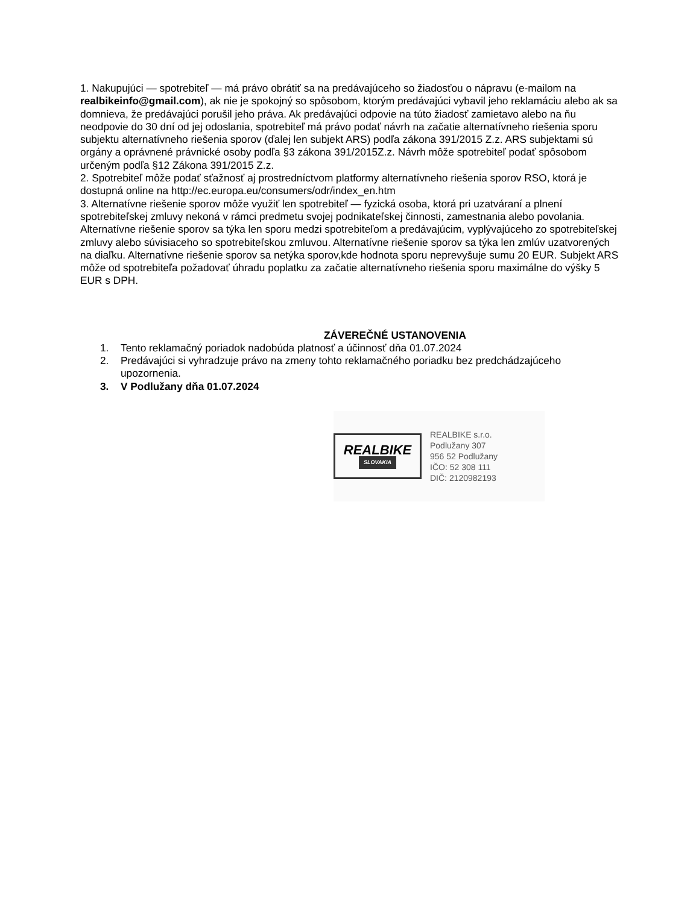1. Nakupujúci — spotrebiteľ — má právo obrátiť sa na predávajúceho so žiadosťou o nápravu (e-mailom na realbikeinfo@gmail.com), ak nie je spokojný so spôsobom, ktorým predávajúci vybavil jeho reklamáciu alebo ak sa domnieva, že predávajúci porušil jeho práva. Ak predávajúci odpovie na túto žiadosť zamietavo alebo na ňu neodpovie do 30 dní od jej odoslania, spotrebiteľ má právo podať návrh na začatie alternatívneho riešenia sporu subjektu alternatívneho riešenia sporov (ďalej len subjekt ARS) podľa zákona 391/2015 Z.z. ARS subjektami sú orgány a oprávnené právnické osoby podľa §3 zákona 391/2015Z.z. Návrh môže spotrebiteľ podať spôsobom určeným podľa §12 Zákona 391/2015 Z.z.
2. Spotrebiteľ môže podať sťažnosť aj prostredníctvom platformy alternatívneho riešenia sporov RSO, ktorá je dostupná online na http://ec.europa.eu/consumers/odr/index_en.htm
3. Alternatívne riešenie sporov môže využiť len spotrebiteľ — fyzická osoba, ktorá pri uzatváraní a plnení spotrebiteľskej zmluvy nekoná v rámci predmetu svojej podnikateľskej činnosti, zamestnania alebo povolania. Alternatívne riešenie sporov sa týka len sporu medzi spotrebiteľom a predávajúcim, vyplývajúceho zo spotrebiteľskej zmluvy alebo súvisiaceho so spotrebiteľskou zmluvou. Alternatívne riešenie sporov sa týka len zmlúv uzatvorených na diaľku. Alternatívne riešenie sporov sa netýka sporov,kde hodnota sporu neprevyšuje sumu 20 EUR. Subjekt ARS môže od spotrebiteľa požadovať úhradu poplatku za začatie alternatívneho riešenia sporu maximálne do výšky 5 EUR s DPH.
ZÁVEREČNÉ USTANOVENIA
1. Tento reklamačný poriadok nadobúda platnosť a účinnosť dňa 01.07.2024
2. Predávajúci si vyhradzuje právo na zmeny tohto reklamačného poriadku bez predchádzajúceho upozornenia.
3. V Podlužany dňa 01.07.2024
REALBIKE
SLOVAKIA
REALBIKE s.r.o.
Podlužany 307
956 52 Podlužany
IČO: 52 308 111
DIČ: 2120982193